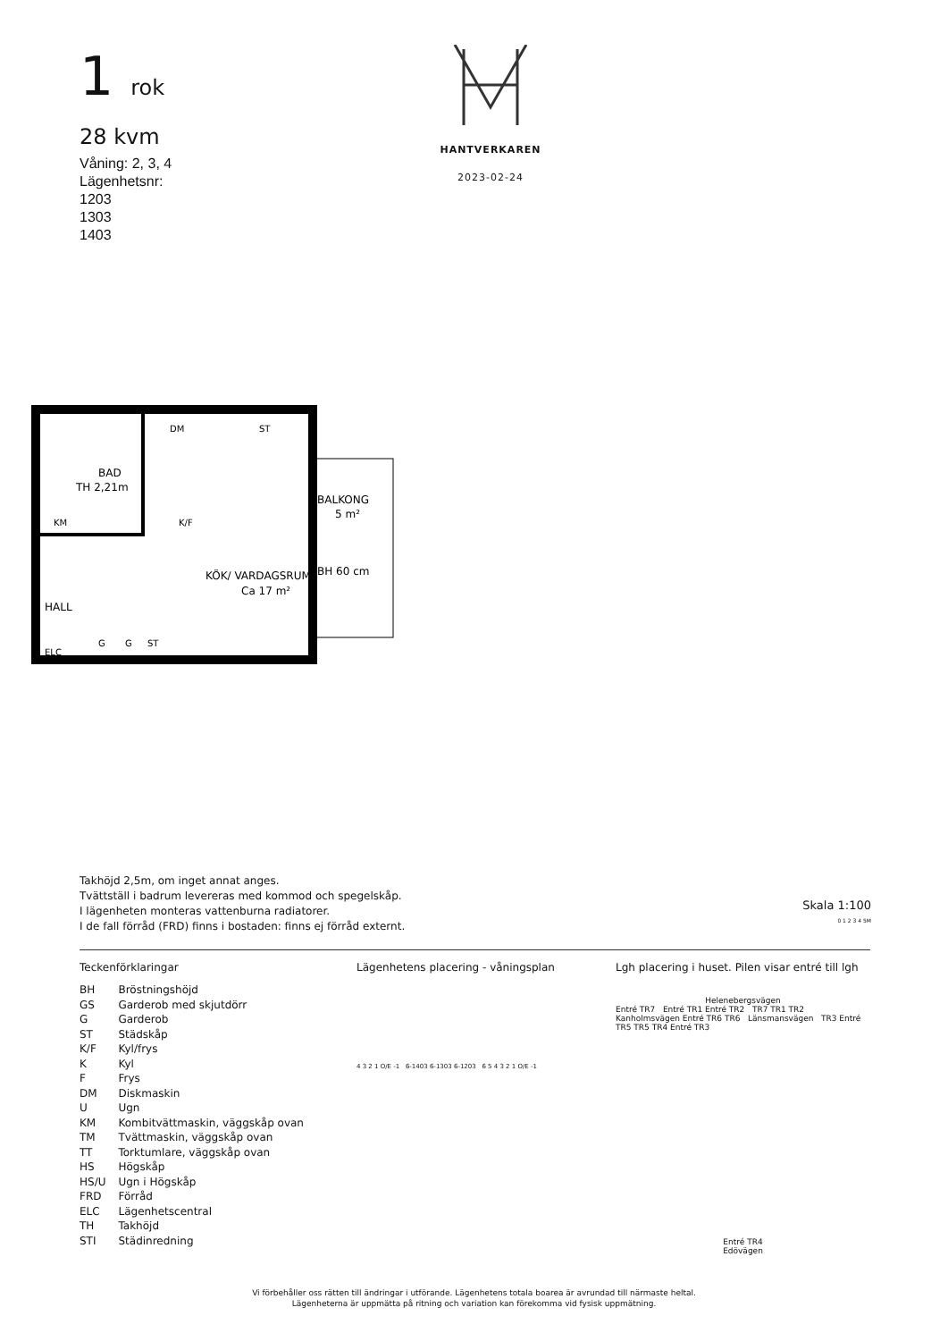1 rok
28 kvm
Våning: 2, 3, 4
Lägenhetsnr:
1203
1303
1403
HANTVERKAREN
2023-02-24
BAD
TH 2,21m
KM
K/F
DM
ST
KÖK/ VARDAGSRUM
Ca 17 m²
HALL
ELC
G
G
ST
BALKONG
5 m²
BH 60 cm
Takhöjd 2,5m, om inget annat anges.
Tvättställ i badrum levereras med kommod och spegelskåp.
I lägenheten monteras vattenburna radiatorer.
I de fall förråd (FRD) finns i bostaden: finns ej förråd externt.
Skala 1:100
0 1 2 3 4 5M
Teckenförklaringar
| BH | Bröstningshöjd |
| GS | Garderob med skjutdörr |
| G | Garderob |
| ST | Städskåp |
| K/F | Kyl/frys |
| K | Kyl |
| F | Frys |
| DM | Diskmaskin |
| U | Ugn |
| KM | Kombitvättmaskin, väggskåp ovan |
| TM | Tvättmaskin, väggskåp ovan |
| TT | Torktumlare, väggskåp ovan |
| HS | Högskåp |
| HS/U | Ugn i Högskåp |
| FRD | Förråd |
| ELC | Lägenhetscentral |
| TH | Takhöjd |
| STI | Städinredning |
Lägenhetens placering - våningsplan
4 3 2 1 O/E -1 6-1403 6-1303 6-1203 6 5 4 3 2 1 O/E -1
Lgh placering i huset. Pilen visar entré till lgh
Helenebergsvägen
Entré TR7 Entré TR1 Entré TR2 TR7 TR1 TR2 Kanholmsvägen Entré TR6 TR6 Länsmansvägen TR3 Entré TR5 TR5 TR4 Entré TR3
Entré TR4
Edövägen
Vi förbehåller oss rätten till ändringar i utförande. Lägenhetens totala boarea är avrundad till närmaste heltal.
Lägenheterna är uppmätta på ritning och variation kan förekomma vid fysisk uppmätning.